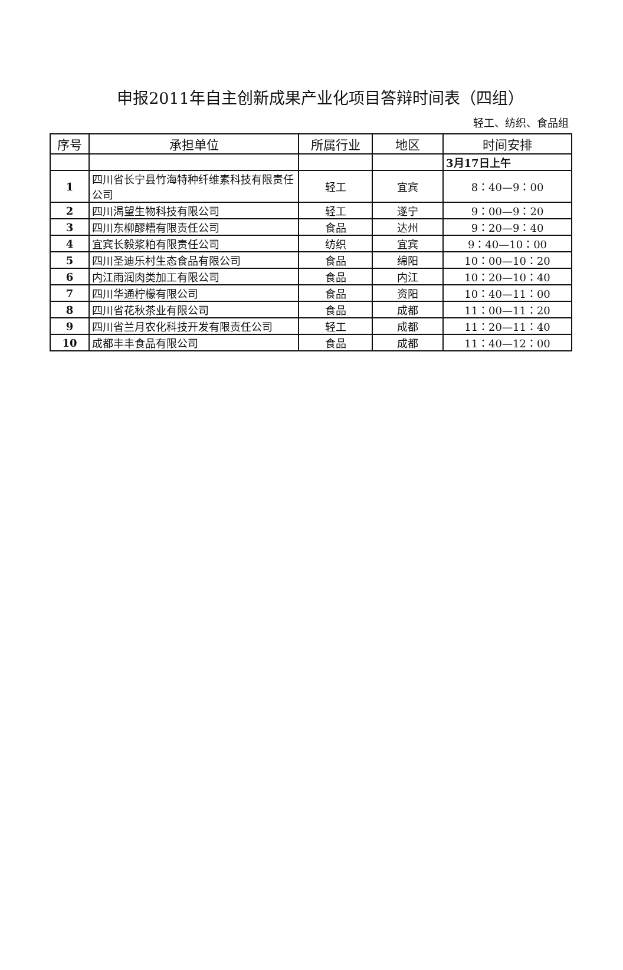申报2011年自主创新成果产业化项目答辩时间表（四组）
轻工、纺织、食品组
| 序号 | 承担单位 | 所属行业 | 地区 | 时间安排 |
| --- | --- | --- | --- | --- |
| | | | | 3月17日上午 |
| 1 | 四川省长宁县竹海特种纤维素科技有限责任公司 | 轻工 | 宜宾 | 8：40—9：00 |
| 2 | 四川渴望生物科技有限公司 | 轻工 | 遂宁 | 9：00—9：20 |
| 3 | 四川东柳醪糟有限责任公司 | 食品 | 达州 | 9：20—9：40 |
| 4 | 宜宾长毅浆粕有限责任公司 | 纺织 | 宜宾 | 9：40—10：00 |
| 5 | 四川圣迪乐村生态食品有限公司 | 食品 | 绵阳 | 10：00—10：20 |
| 6 | 内江雨润肉类加工有限公司 | 食品 | 内江 | 10：20—10：40 |
| 7 | 四川华通柠檬有限公司 | 食品 | 资阳 | 10：40—11：00 |
| 8 | 四川省花秋茶业有限公司 | 食品 | 成都 | 11：00—11：20 |
| 9 | 四川省兰月农化科技开发有限责任公司 | 轻工 | 成都 | 11：20—11：40 |
| 10 | 成都丰丰食品有限公司 | 食品 | 成都 | 11：40—12：00 |